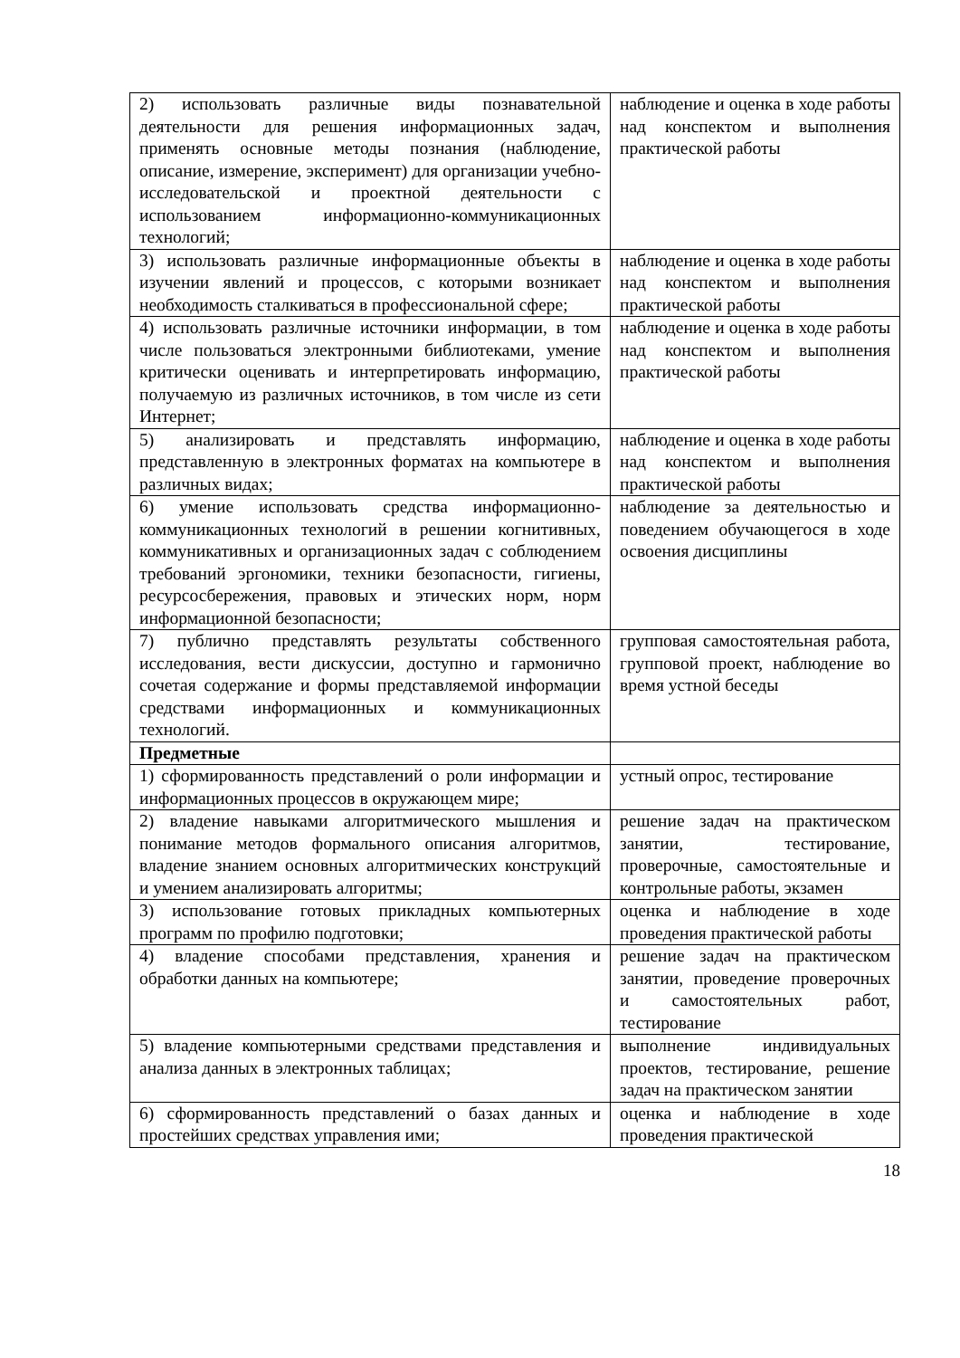| 2) использовать различные виды познавательной деятельности для решения информационных задач, применять основные методы познания (наблюдение, описание, измерение, эксперимент) для организации учебно-исследовательской и проектной деятельности с использованием информационно-коммуникационных технологий; | наблюдение и оценка в ходе работы над конспектом и выполнения практической работы |
| 3) использовать различные информационные объекты в изучении явлений и процессов, с которыми возникает необходимость сталкиваться в профессиональной сфере; | наблюдение и оценка в ходе работы над конспектом и выполнения практической работы |
| 4) использовать различные источники информации, в том числе пользоваться электронными библиотеками, умение критически оценивать и интерпретировать информацию, получаемую из различных источников, в том числе из сети Интернет; | наблюдение и оценка в ходе работы над конспектом и выполнения практической работы |
| 5) анализировать и представлять информацию, представленную в электронных форматах на компьютере в различных видах; | наблюдение и оценка в ходе работы над конспектом и выполнения практической работы |
| 6) умение использовать средства информационно-коммуникационных технологий в решении когнитивных, коммуникативных и организационных задач с соблюдением требований эргономики, техники безопасности, гигиены, ресурсосбережения, правовых и этических норм, норм информационной безопасности; | наблюдение за деятельностью и поведением обучающегося в ходе освоения дисциплины |
| 7) публично представлять результаты собственного исследования, вести дискуссии, доступно и гармонично сочетая содержание и формы представляемой информации средствами информационных и коммуникационных технологий. | групповая самостоятельная работа, групповой проект, наблюдение во время устной беседы |
| Предметные | |
| 1) сформированность представлений о роли информации и информационных процессов в окружающем мире; | устный опрос, тестирование |
| 2) владение навыками алгоритмического мышления и понимание методов формального описания алгоритмов, владение знанием основных алгоритмических конструкций и умением анализировать алгоритмы; | решение задач на практическом занятии, тестирование, проверочные, самостоятельные и контрольные работы, экзамен |
| 3) использование готовых прикладных компьютерных программ по профилю подготовки; | оценка и наблюдение в ходе проведения практической работы |
| 4) владение способами представления, хранения и обработки данных на компьютере; | решение задач на практическом занятии, проведение проверочных и самостоятельных работ, тестирование |
| 5) владение компьютерными средствами представления и анализа данных в электронных таблицах; | выполнение индивидуальных проектов, тестирование, решение задач на практическом занятии |
| 6) сформированность представлений о базах данных и простейших средствах управления ими; | оценка и наблюдение в ходе проведения практической |
18